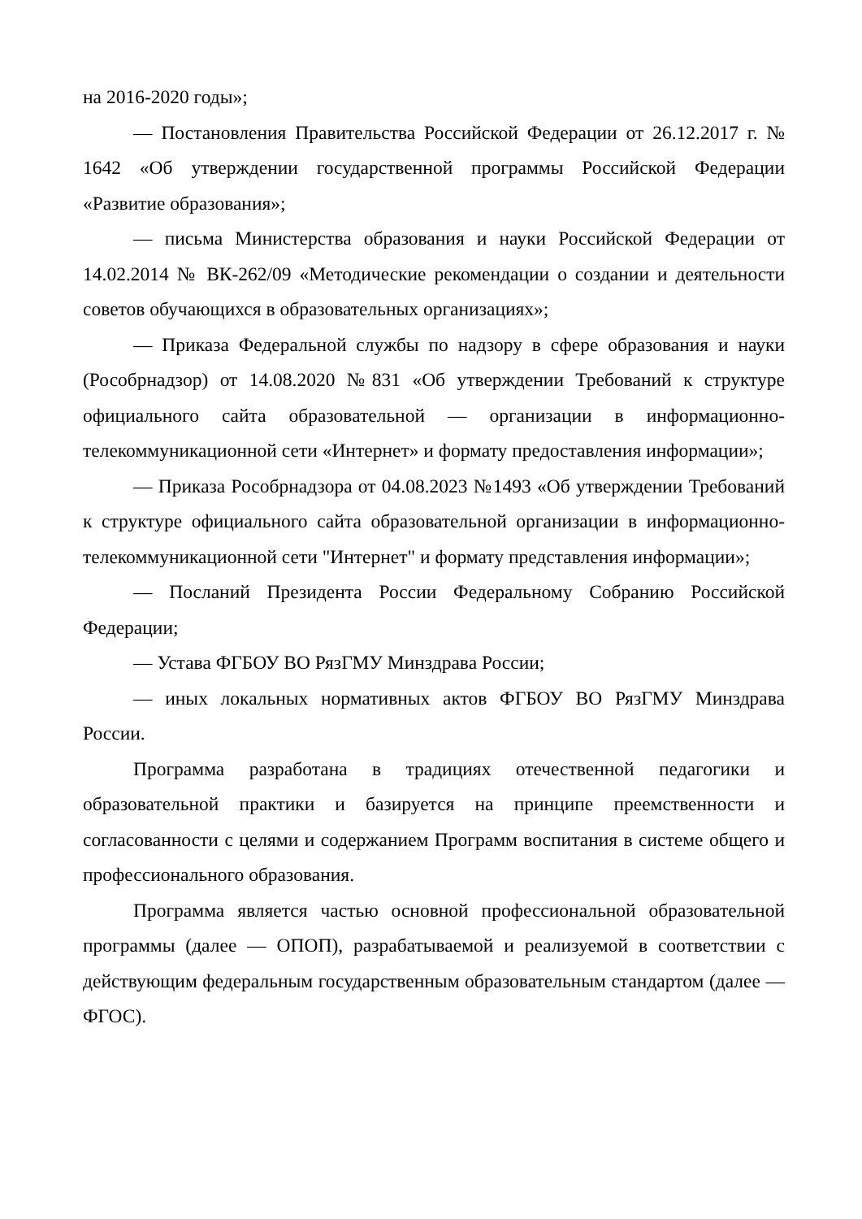на 2016-2020 годы»;
— Постановления Правительства Российской Федерации от 26.12.2017 г. № 1642 «Об утверждении государственной программы Российской Федерации «Развитие образования»;
— письма Министерства образования и науки Российской Федерации от 14.02.2014 № ВК-262/09 «Методические рекомендации о создании и деятельности советов обучающихся в образовательных организациях»;
— Приказа Федеральной службы по надзору в сфере образования и науки (Рособрнадзор) от 14.08.2020 №831 «Об утверждении Требований к структуре официального сайта образовательной — организации в информационно-телекоммуникационной сети «Интернет» и формату предоставления информации»;
— Приказа Рособрнадзора от 04.08.2023 №1493 «Об утверждении Требований к структуре официального сайта образовательной организации в информационно-телекоммуникационной сети "Интернет" и формату представления информации»;
— Посланий Президента России Федеральному Собранию Российской Федерации;
— Устава ФГБОУ ВО РязГМУ Минздрава России;
— иных локальных нормативных актов ФГБОУ ВО РязГМУ Минздрава России.
Программа разработана в традициях отечественной педагогики и образовательной практики и базируется на принципе преемственности и согласованности с целями и содержанием Программ воспитания в системе общего и профессионального образования.
Программа является частью основной профессиональной образовательной программы (далее — ОПОП), разрабатываемой и реализуемой в соответствии с действующим федеральным государственным образовательным стандартом (далее — ФГОС).